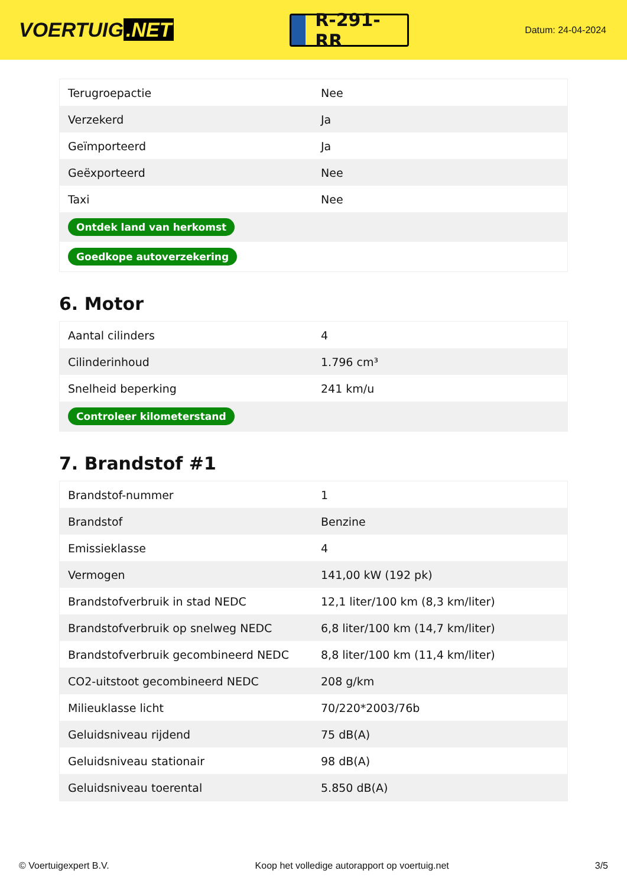VOERTUIG.NET
R-291-RR
Datum: 24-04-2024
| Terugroepactie | Nee |
| Verzekerd | Ja |
| Geïmporteerd | Ja |
| Geëxporteerd | Nee |
| Taxi | Nee |
| Ontdek land van herkomst | |
| Goedkope autoverzekering | |
6. Motor
| Aantal cilinders | 4 |
| Cilinderinhoud | 1.796 cm³ |
| Snelheid beperking | 241 km/u |
| Controleer kilometerstand | |
7. Brandstof #1
| Brandstof-nummer | 1 |
| Brandstof | Benzine |
| Emissieklasse | 4 |
| Vermogen | 141,00 kW (192 pk) |
| Brandstofverbruik in stad NEDC | 12,1 liter/100 km (8,3 km/liter) |
| Brandstofverbruik op snelweg NEDC | 6,8 liter/100 km (14,7 km/liter) |
| Brandstofverbruik gecombineerd NEDC | 8,8 liter/100 km (11,4 km/liter) |
| CO2-uitstoot gecombineerd NEDC | 208 g/km |
| Milieuklasse licht | 70/220*2003/76b |
| Geluidsniveau rijdend | 75 dB(A) |
| Geluidsniveau stationair | 98 dB(A) |
| Geluidsniveau toerental | 5.850 dB(A) |
© Voertuigexpert B.V. Koop het volledige autorapport op voertuig.net 3/5